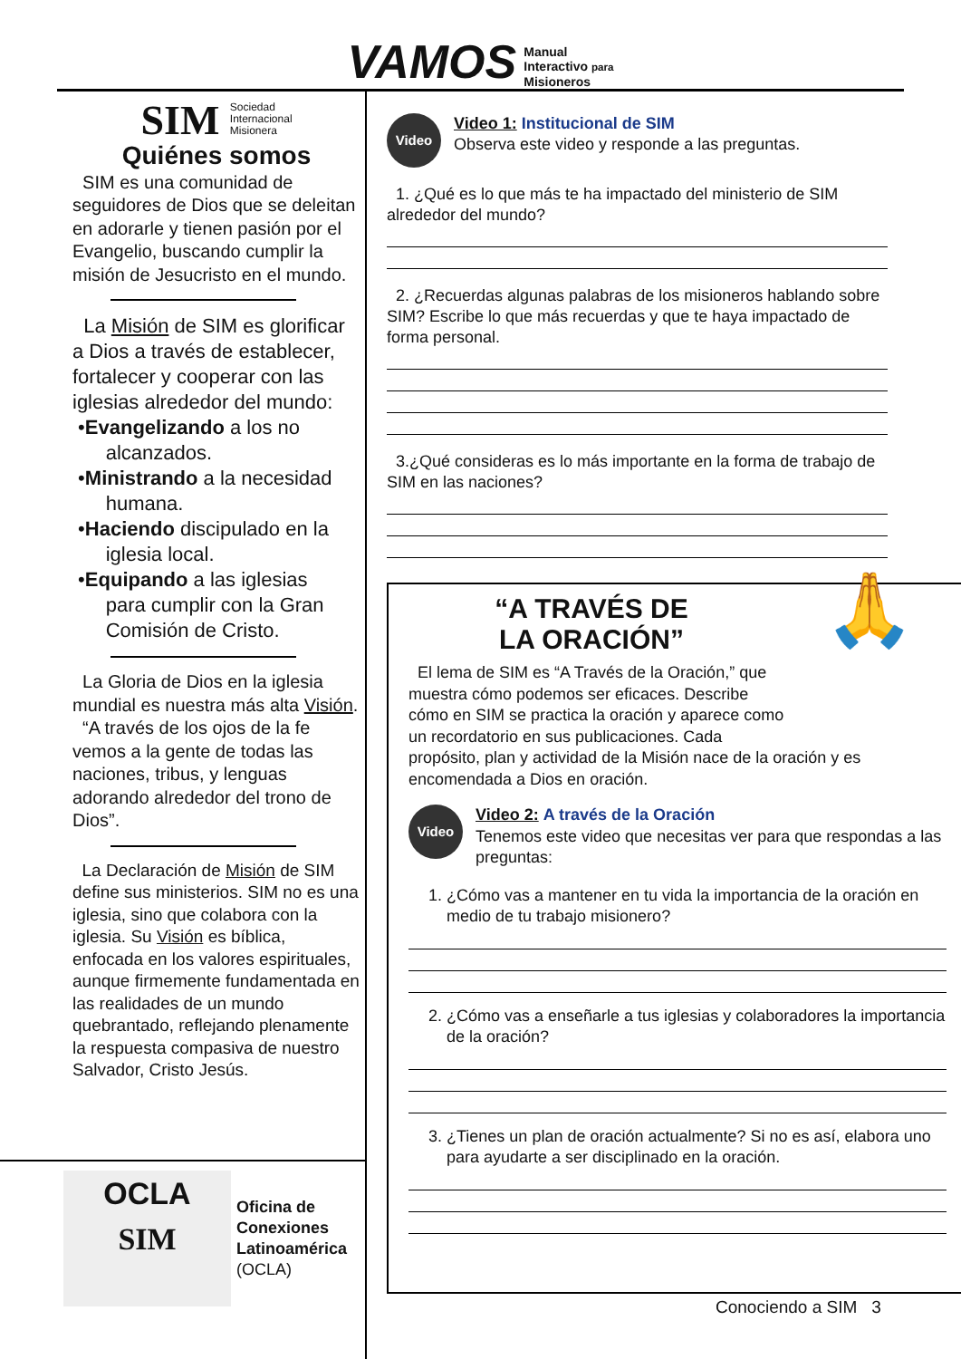VAMOS Manual
Interactivo para
Misioneros
SIM Sociedad
Internacional
Misionera
Quiénes somos
SIM es una comunidad de seguidores de Dios que se deleitan en adorarle y tienen pasión por el Evangelio, buscando cumplir la misión de Jesucristo en el mundo.
La Misión de SIM es glorificar a Dios a través de establecer, fortalecer y cooperar con las iglesias alrededor del mundo:
•Evangelizando a los no
alcanzados.
•Ministrando a la necesidad
humana.
•Haciendo discipulado en la
iglesia local.
•Equipando a las iglesias
para cumplir con la Gran
Comisión de Cristo.
La Gloria de Dios en la iglesia mundial es nuestra más alta Visión.
“A través de los ojos de la fe vemos a la gente de todas las naciones, tribus, y lenguas adorando alrededor del trono de Dios”.
La Declaración de Misión de SIM define sus ministerios. SIM no es una iglesia, sino que colabora con la iglesia. Su Visión es bíblica, enfocada en los valores espirituales, aunque firmemente fundamentada en las realidades de un mundo quebrantado, reflejando plenamente la respuesta compasiva de nuestro Salvador, Cristo Jesús.
OCLA
SIM
Oficina de
Conexiones
Latinoamérica
(OCLA)
Video
Video 1: Institucional de SIM
Observa este video y responde a las preguntas.
1. ¿Qué es lo que más te ha impactado del ministerio de SIM alrededor del mundo?
2. ¿Recuerdas algunas palabras de los misioneros hablando sobre SIM? Escribe lo que más recuerdas y que te haya impactado de forma personal.
3.¿Qué consideras es lo más importante en la forma de trabajo de SIM en las naciones?
🙏
“A TRAVÉS DE
LA ORACIÓN”
El lema de SIM es “A Través de la Oración,” que muestra cómo podemos ser eficaces. Describe cómo en SIM se practica la oración y aparece como un recordatorio en sus publicaciones. Cada propósito, plan y actividad de la Misión nace de la oración y es encomendada a Dios en oración.
Video
Video 2: A través de la Oración
Tenemos este video que necesitas ver para que respondas a las preguntas:
1. ¿Cómo vas a mantener en tu vida la importancia de la oración en medio de tu trabajo misionero?
2. ¿Cómo vas a enseñarle a tus iglesias y colaboradores la importancia de la oración?
3. ¿Tienes un plan de oración actualmente? Si no es así, elabora uno para ayudarte a ser disciplinado en la oración.
Conociendo a SIM 3